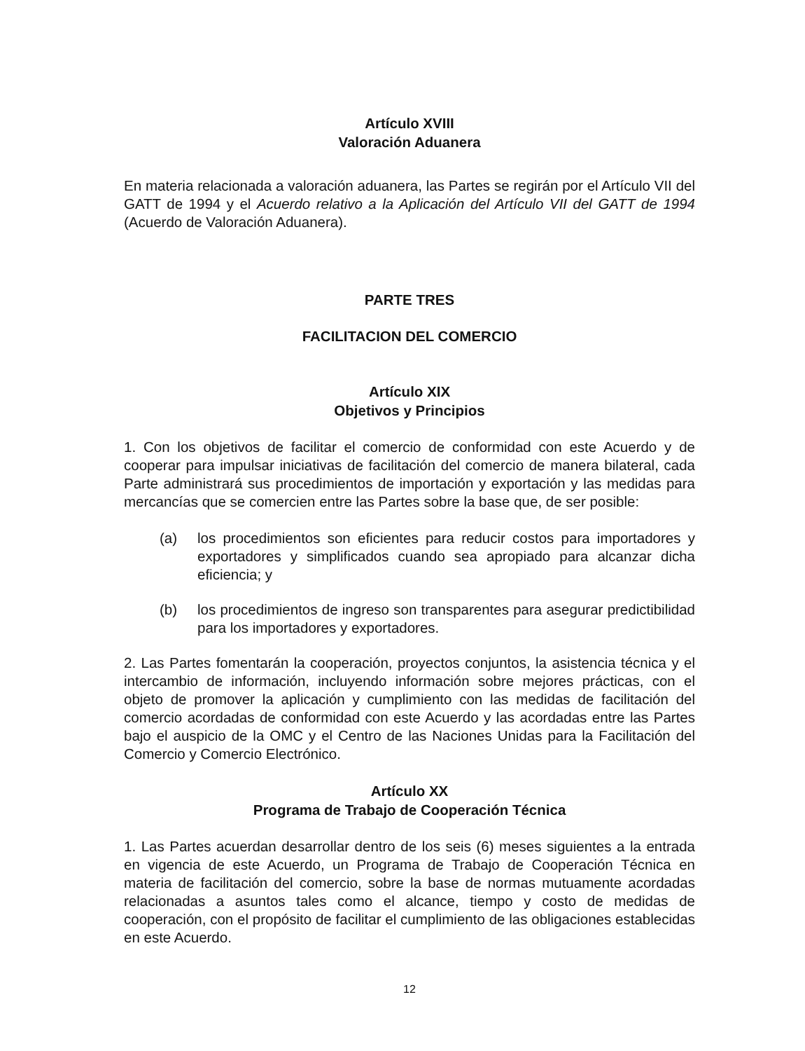Artículo XVIII
Valoración Aduanera
En materia relacionada a valoración aduanera, las Partes se regirán por el Artículo VII del GATT de 1994 y el Acuerdo relativo a la Aplicación del Artículo VII del GATT de 1994 (Acuerdo de Valoración Aduanera).
PARTE TRES
FACILITACION DEL COMERCIO
Artículo XIX
Objetivos y Principios
1. Con los objetivos de facilitar el comercio de conformidad con este Acuerdo y de cooperar para impulsar iniciativas de facilitación del comercio de manera bilateral, cada Parte administrará sus procedimientos de importación y exportación y las medidas para mercancías que se comercien entre las Partes sobre la base que, de ser posible:
(a) los procedimientos son eficientes para reducir costos para importadores y exportadores y simplificados cuando sea apropiado para alcanzar dicha eficiencia; y
(b) los procedimientos de ingreso son transparentes para asegurar predictibilidad para los importadores y exportadores.
2. Las Partes fomentarán la cooperación, proyectos conjuntos, la asistencia técnica y el intercambio de información, incluyendo información sobre mejores prácticas, con el objeto de promover la aplicación y cumplimiento con las medidas de facilitación del comercio acordadas de conformidad con este Acuerdo y las acordadas entre las Partes bajo el auspicio de la OMC y el Centro de las Naciones Unidas para la Facilitación del Comercio y Comercio Electrónico.
Artículo XX
Programa de Trabajo de Cooperación Técnica
1. Las Partes acuerdan desarrollar dentro de los seis (6) meses siguientes a la entrada en vigencia de este Acuerdo, un Programa de Trabajo de Cooperación Técnica en materia de facilitación del comercio, sobre la base de normas mutuamente acordadas relacionadas a asuntos tales como el alcance, tiempo y costo de medidas de cooperación, con el propósito de facilitar el cumplimiento de las obligaciones establecidas en este Acuerdo.
12